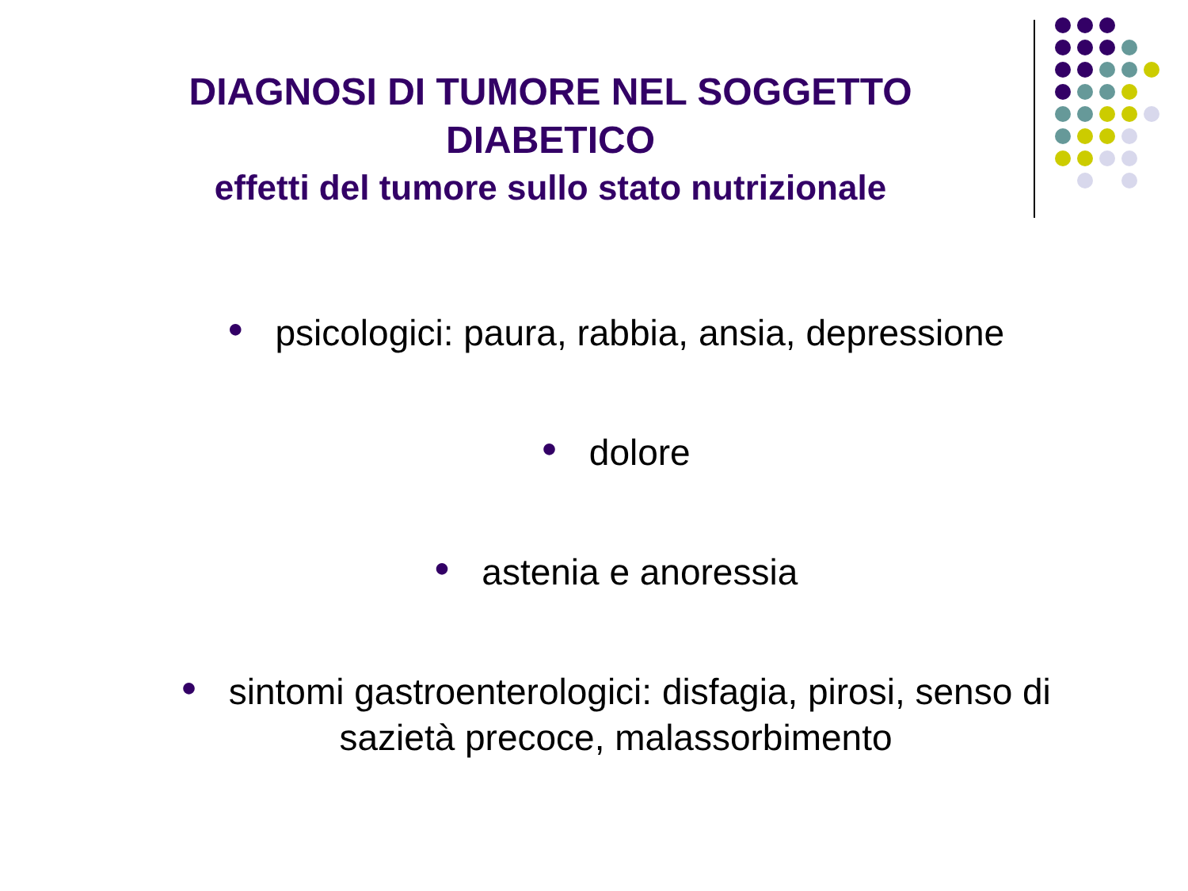DIAGNOSI DI TUMORE NEL SOGGETTO DIABETICO
effetti del tumore sullo stato nutrizionale
● psicologici: paura, rabbia, ansia, depressione
● dolore
● astenia e anoressia
● sintomi gastroenterologici: disfagia, pirosi, senso di
sazietà precoce, malassorbimento